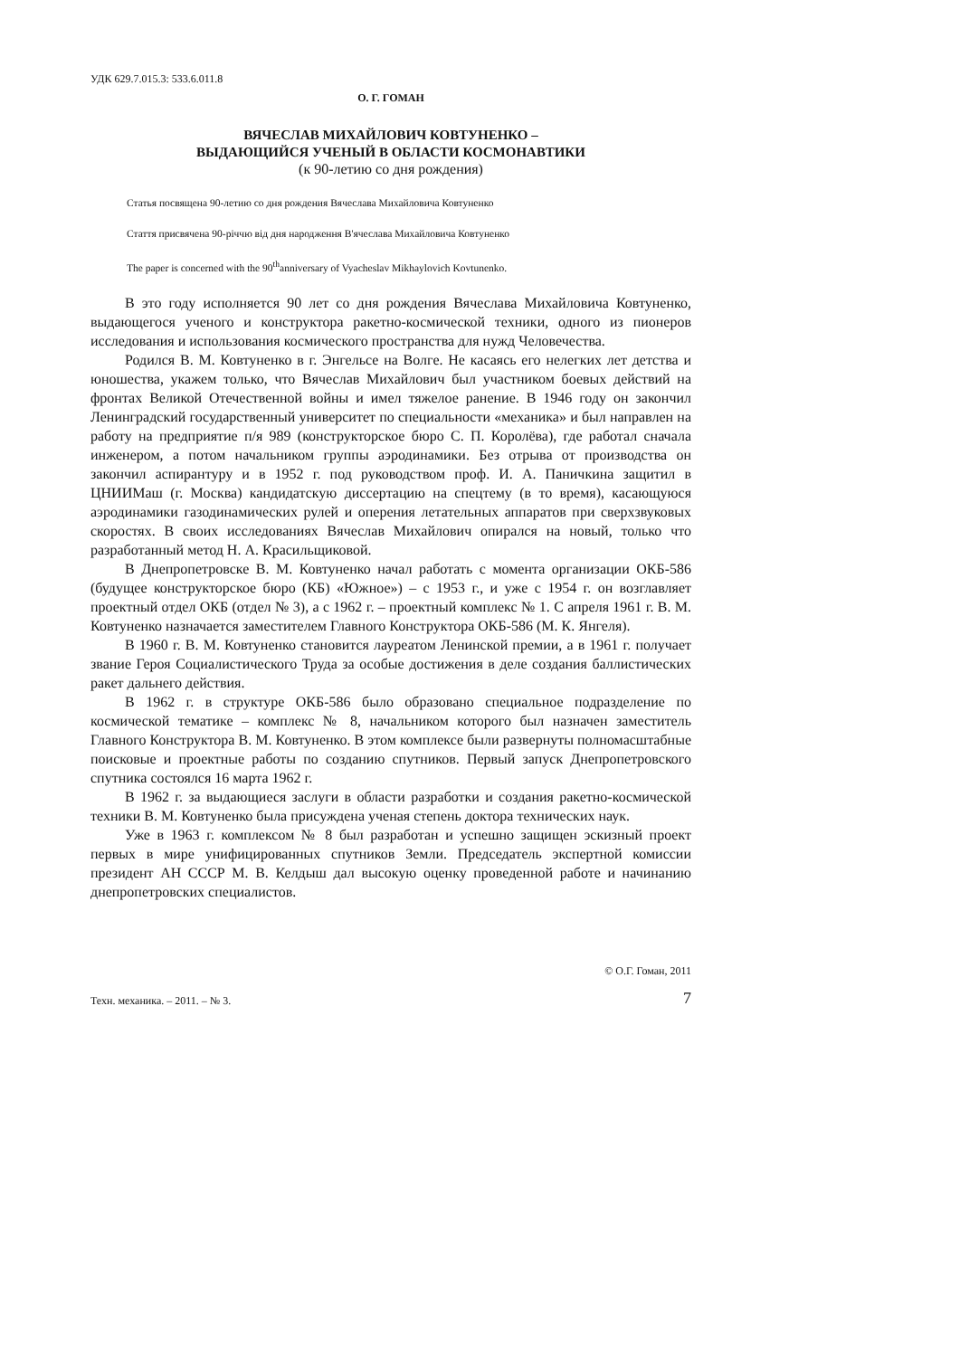УДК 629.7.015.3: 533.6.011.8
О. Г. ГОМАН
ВЯЧЕСЛАВ МИХАЙЛОВИЧ КОВТУНЕНКО –
ВЫДАЮЩИЙСЯ УЧЕНЫЙ В ОБЛАСТИ КОСМОНАВТИКИ
(к 90-летию со дня рождения)
Статья посвящена 90-летию со дня рождения Вячеслава Михайловича Ковтуненко
Стаття присвячена 90-річчю від дня народження В'ячеслава Михайловича Ковтуненко
The paper is concerned with the 90<sup>th</sup>anniversary of Vyacheslav Mikhaylovich Kovtunenko.
В это году исполняется 90 лет со дня рождения Вячеслава Михайловича Ковтуненко, выдающегося ученого и конструктора ракетно-космической техники, одного из пионеров исследования и использования космического пространства для нужд Человечества.
Родился В. М. Ковтуненко в г. Энгельсе на Волге. Не касаясь его нелегких лет детства и юношества, укажем только, что Вячеслав Михайлович был участником боевых действий на фронтах Великой Отечественной войны и имел тяжелое ранение. В 1946 году он закончил Ленинградский государственный университет по специальности «механика» и был направлен на работу на предприятие п/я 989 (конструкторское бюро С. П. Королёва), где работал сначала инженером, а потом начальником группы аэродинамики. Без отрыва от производства он закончил аспирантуру и в 1952 г. под руководством проф. И. А. Паничкина защитил в ЦНИИМаш (г. Москва) кандидатскую диссертацию на спецтему (в то время), касающуюся аэродинамики газодинамических рулей и оперения летательных аппаратов при сверхзвуковых скоростях. В своих исследованиях Вячеслав Михайлович опирался на новый, только что разработанный метод Н. А. Красильщиковой.
В Днепропетровске В. М. Ковтуненко начал работать с момента организации ОКБ-586 (будущее конструкторское бюро (КБ) «Южное») – с 1953 г., и уже с 1954 г. он возглавляет проектный отдел ОКБ (отдел № 3), а с 1962 г. – проектный комплекс № 1. С апреля 1961 г. В. М. Ковтуненко назначается заместителем Главного Конструктора ОКБ-586 (М. К. Янгеля).
В 1960 г. В. М. Ковтуненко становится лауреатом Ленинской премии, а в 1961 г. получает звание Героя Социалистического Труда за особые достижения в деле создания баллистических ракет дальнего действия.
В 1962 г. в структуре ОКБ-586 было образовано специальное подразделение по космической тематике – комплекс № 8, начальником которого был назначен заместитель Главного Конструктора В. М. Ковтуненко. В этом комплексе были развернуты полномасштабные поисковые и проектные работы по созданию спутников. Первый запуск Днепропетровского спутника состоялся 16 марта 1962 г.
В 1962 г. за выдающиеся заслуги в области разработки и создания ракетно-космической техники В. М. Ковтуненко была присуждена ученая степень доктора технических наук.
Уже в 1963 г. комплексом № 8 был разработан и успешно защищен эскизный проект первых в мире унифицированных спутников Земли. Председатель экспертной комиссии президент АН СССР М. В. Келдыш дал высокую оценку проведенной работе и начинанию днепропетровских специалистов.
© О.Г. Гоман, 2011
Техн. механика. – 2011. – № 3. 7